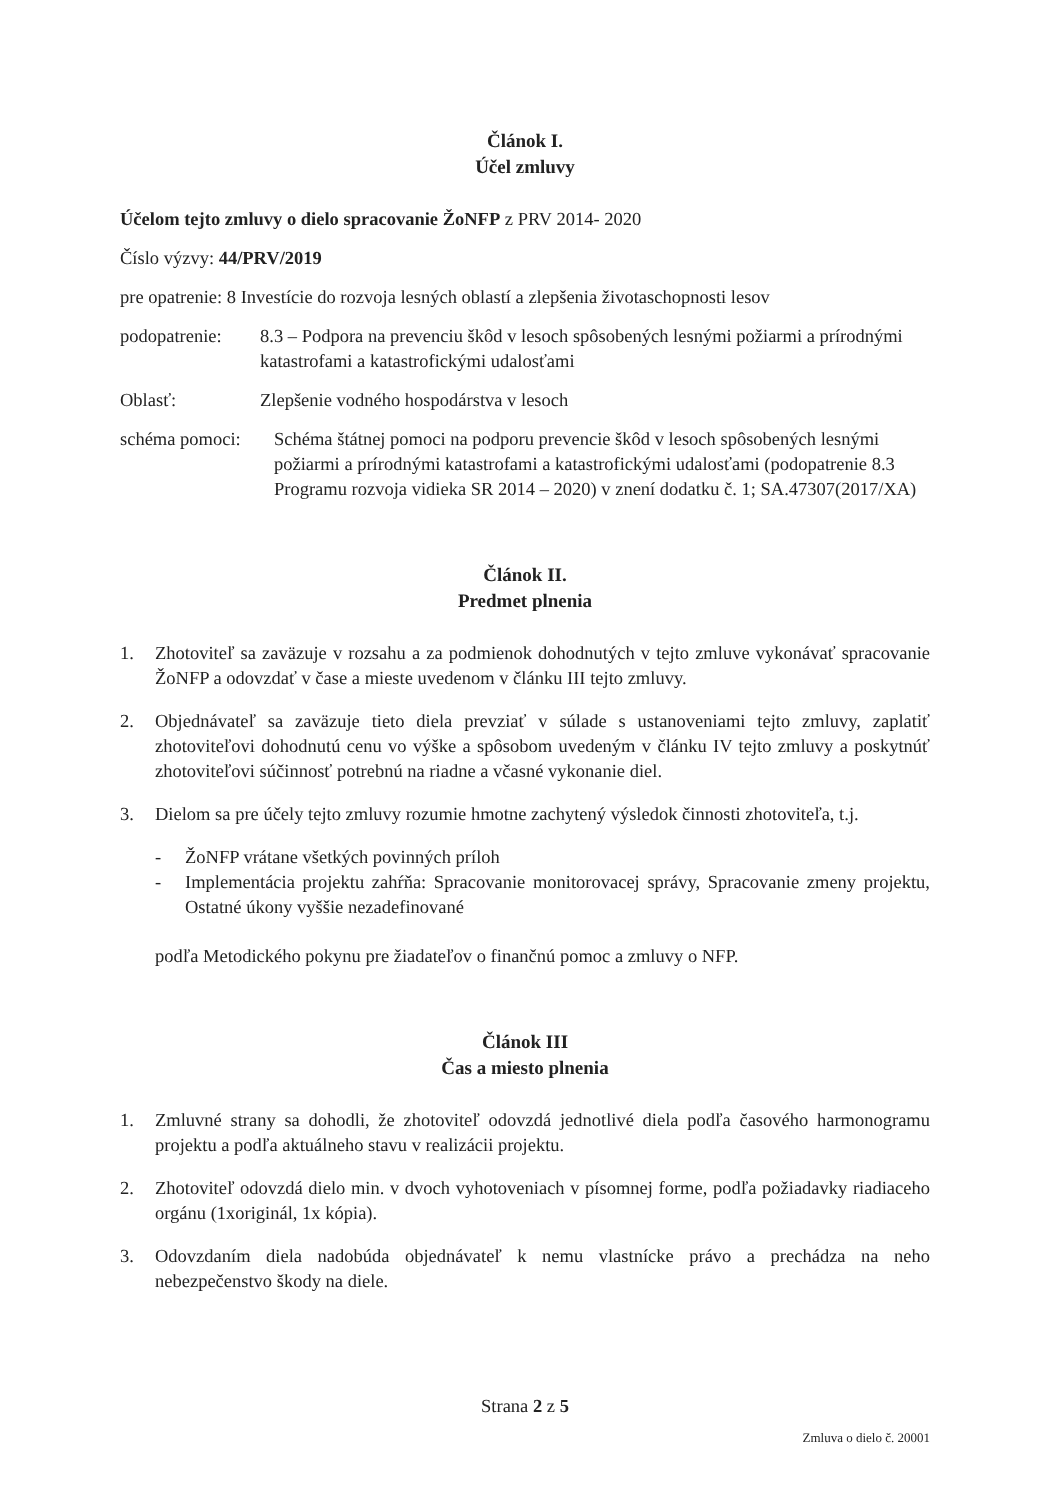Článok I.
Účel zmluvy
Účelom tejto zmluvy o dielo spracovanie ŽoNFP z PRV 2014- 2020
Číslo výzvy: 44/PRV/2019
pre opatrenie: 8 Investície do rozvoja lesných oblastí a zlepšenia životaschopnosti lesov
podopatrenie: 8.3 – Podpora na prevenciu škôd v lesoch spôsobených lesnými požiarmi a prírodnými katastrofami a katastrofickými udalosťami
Oblasť: Zlepšenie vodného hospodárstva v lesoch
schéma pomoci: Schéma štátnej pomoci na podporu prevencie škôd v lesoch spôsobených lesnými požiarmi a prírodnými katastrofami a katastrofickými udalosťami (podopatrenie 8.3 Programu rozvoja vidieka SR 2014 – 2020) v znení dodatku č. 1; SA.47307(2017/XA)
Článok II.
Predmet plnenia
1. Zhotoviteľ sa zaväzuje v rozsahu a za podmienok dohodnutých v tejto zmluve vykonávať spracovanie ŽoNFP a odovzdať v čase a mieste uvedenom v článku III tejto zmluvy.
2. Objednávateľ sa zaväzuje tieto diela prevziať v súlade s ustanoveniami tejto zmluvy, zaplatiť zhotoviteľovi dohodnutú cenu vo výške a spôsobom uvedeným v článku IV tejto zmluvy a poskytnúť zhotoviteľovi súčinnosť potrebnú na riadne a včasné vykonanie diel.
3. Dielom sa pre účely tejto zmluvy rozumie hmotne zachytený výsledok činnosti zhotoviteľa, t.j.
- ŽoNFP vrátane všetkých povinných príloh
- Implementácia projektu zahŕňa: Spracovanie monitorovacej správy, Spracovanie zmeny projektu, Ostatné úkony vyššie nezadefinované
podľa Metodického pokynu pre žiadateľov o finančnú pomoc a zmluvy o NFP.
Článok III
Čas a miesto plnenia
1. Zmluvné strany sa dohodli, že zhotoviteľ odovzdá jednotlivé diela podľa časového harmonogramu projektu a podľa aktuálneho stavu v realizácii projektu.
2. Zhotoviteľ odovzdá dielo min. v dvoch vyhotoveniach v písomnej forme, podľa požiadavky riadiaceho orgánu (1xoriginál, 1x kópia).
3. Odovzdaním diela nadobúda objednávateľ k nemu vlastnícke právo a prechádza na neho nebezpečenstvo škody na diele.
Strana 2 z 5
Zmluva o dielo č. 20001